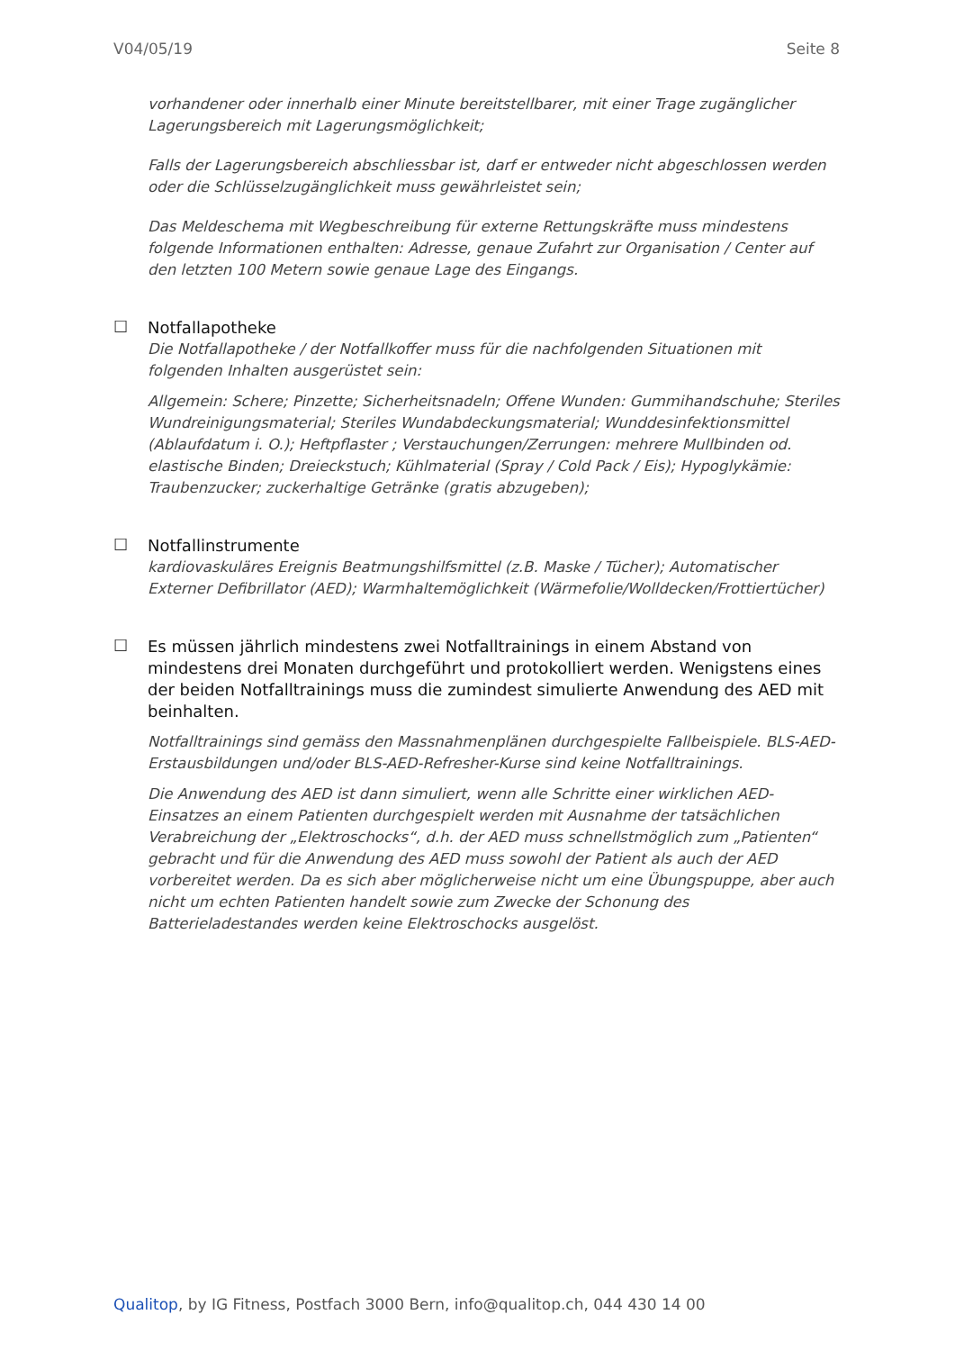V04/05/19 Seite 8
vorhandener oder innerhalb einer Minute bereitstellbarer, mit einer Trage zugänglicher Lagerungsbereich mit Lagerungsmöglichkeit;
Falls der Lagerungsbereich abschliessbar ist, darf er entweder nicht abgeschlossen werden oder die Schlüsselzugänglichkeit muss gewährleistet sein;
Das Meldeschema mit Wegbeschreibung für externe Rettungskräfte muss mindestens folgende Informationen enthalten: Adresse, genaue Zufahrt zur Organisation / Center auf den letzten 100 Metern sowie genaue Lage des Eingangs.
☐
Notfallapotheke
Die Notfallapotheke / der Notfallkoffer muss für die nachfolgenden Situationen mit folgenden Inhalten ausgerüstet sein:
Allgemein: Schere; Pinzette; Sicherheitsnadeln; Offene Wunden: Gummihandschuhe; Steriles Wundreinigungsmaterial; Steriles Wundabdeckungsmaterial; Wunddesinfektionsmittel (Ablaufdatum i. O.); Heftpflaster ; Verstauchungen/Zerrungen: mehrere Mullbinden od. elastische Binden; Dreieckstuch; Kühlmaterial (Spray / Cold Pack / Eis); Hypoglykämie: Traubenzucker; zuckerhaltige Getränke (gratis abzugeben);
☐
Notfallinstrumente
kardiovaskuläres Ereignis Beatmungshilfsmittel (z.B. Maske / Tücher); Automatischer Externer Defibrillator (AED); Warmhaltemöglichkeit (Wärmefolie/Wolldecken/Frottiertücher)
☐
Es müssen jährlich mindestens zwei Notfalltrainings in einem Abstand von mindestens drei Monaten durchgeführt und protokolliert werden. Wenigstens eines der beiden Notfalltrainings muss die zumindest simulierte Anwendung des AED mit beinhalten.
Notfalltrainings sind gemäss den Massnahmenplänen durchgespielte Fallbeispiele. BLS-AED-Erstausbildungen und/oder BLS-AED-Refresher-Kurse sind keine Notfalltrainings.
Die Anwendung des AED ist dann simuliert, wenn alle Schritte einer wirklichen AED-Einsatzes an einem Patienten durchgespielt werden mit Ausnahme der tatsächlichen Verabreichung der „Elektroschocks“, d.h. der AED muss schnellstmöglich zum „Patienten“ gebracht und für die Anwendung des AED muss sowohl der Patient als auch der AED vorbereitet werden. Da es sich aber möglicherweise nicht um eine Übungspuppe, aber auch nicht um echten Patienten handelt sowie zum Zwecke der Schonung des Batterieladestandes werden keine Elektroschocks ausgelöst.
Qualitop, by IG Fitness, Postfach 3000 Bern, info@qualitop.ch, 044 430 14 00